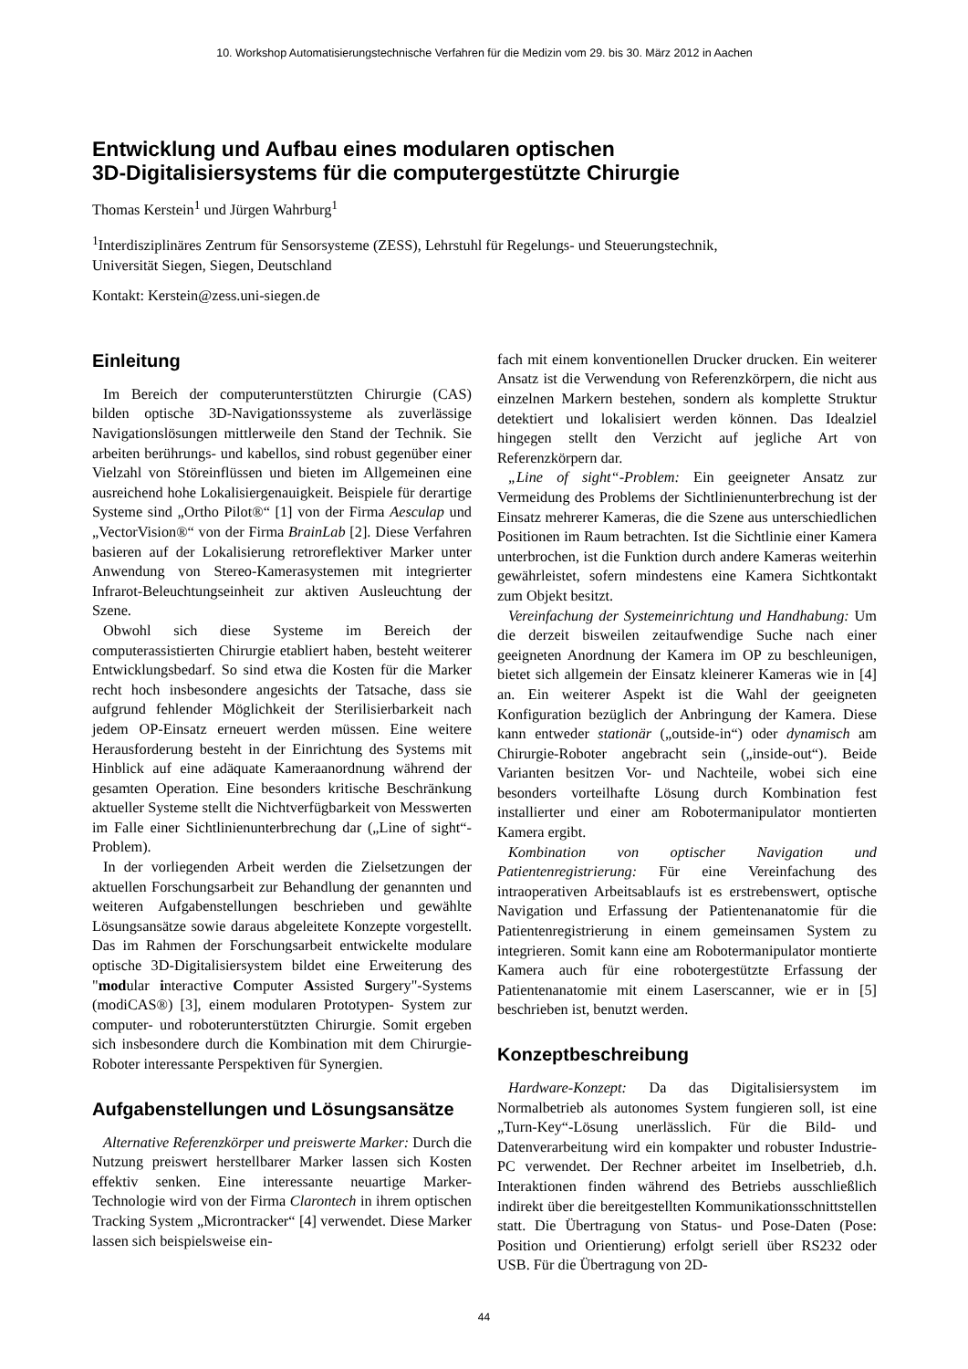10. Workshop Automatisierungstechnische Verfahren für die Medizin vom 29. bis 30. März 2012 in Aachen
Entwicklung und Aufbau eines modularen optischen
3D-Digitalisiersystems für die computergestützte Chirurgie
Thomas Kerstein<sup>1</sup> und Jürgen Wahrburg<sup>1</sup>
<sup>1</sup> Interdisziplinäres Zentrum für Sensorsysteme (ZESS), Lehrstuhl für Regelungs- und Steuerungstechnik,
Universität Siegen, Siegen, Deutschland
Kontakt: Kerstein@zess.uni-siegen.de
Einleitung
Im Bereich der computerunterstützten Chirurgie (CAS) bilden optische 3D-Navigationssysteme als zuverlässige Navigationslösungen mittlerweile den Stand der Technik. Sie arbeiten berührungs- und kabellos, sind robust gegenüber einer Vielzahl von Störeinflüssen und bieten im Allgemeinen eine ausreichend hohe Lokalisiergenauigkeit. Beispiele für derartige Systeme sind „Ortho Pilot®“ [1] von der Firma Aesculap und „VectorVision®“ von der Firma BrainLab [2]. Diese Verfahren basieren auf der Lokalisierung retroreflektiver Marker unter Anwendung von Stereo-Kamerasystemen mit integrierter Infrarot-Beleuchtungseinheit zur aktiven Ausleuchtung der Szene.
Obwohl sich diese Systeme im Bereich der computerassistierten Chirurgie etabliert haben, besteht weiterer Entwicklungsbedarf. So sind etwa die Kosten für die Marker recht hoch insbesondere angesichts der Tatsache, dass sie aufgrund fehlender Möglichkeit der Sterilisierbarkeit nach jedem OP-Einsatz erneuert werden müssen. Eine weitere Herausforderung besteht in der Einrichtung des Systems mit Hinblick auf eine adäquate Kameraanordnung während der gesamten Operation. Eine besonders kritische Beschränkung aktueller Systeme stellt die Nichtverfügbarkeit von Messwerten im Falle einer Sichtlinienunterbrechung dar („Line of sight“-Problem).
In der vorliegenden Arbeit werden die Zielsetzungen der aktuellen Forschungsarbeit zur Behandlung der genannten und weiteren Aufgabenstellungen beschrieben und gewählte Lösungsansätze sowie daraus abgeleitete Konzepte vorgestellt. Das im Rahmen der Forschungsarbeit entwickelte modulare optische 3D-Digitalisiersystem bildet eine Erweiterung des "modular interactive Computer Assisted Surgery"-Systems (modiCAS®) [3], einem modularen Prototypen- System zur computer- und roboterunterstützten Chirurgie. Somit ergeben sich insbesondere durch die Kombination mit dem Chirurgie-Roboter interessante Perspektiven für Synergien.
Aufgabenstellungen und Lösungsansätze
Alternative Referenzkörper und preiswerte Marker: Durch die Nutzung preiswert herstellbarer Marker lassen sich Kosten effektiv senken. Eine interessante neuartige Marker-Technologie wird von der Firma Clarontech in ihrem optischen Tracking System „Microntracker“ [4] verwendet. Diese Marker lassen sich beispielsweise ein-
fach mit einem konventionellen Drucker drucken. Ein weiterer Ansatz ist die Verwendung von Referenzkörpern, die nicht aus einzelnen Markern bestehen, sondern als komplette Struktur detektiert und lokalisiert werden können. Das Idealziel hingegen stellt den Verzicht auf jegliche Art von Referenzkörpern dar.
„Line of sight“-Problem: Ein geeigneter Ansatz zur Vermeidung des Problems der Sichtlinienunterbrechung ist der Einsatz mehrerer Kameras, die die Szene aus unterschiedlichen Positionen im Raum betrachten. Ist die Sichtlinie einer Kamera unterbrochen, ist die Funktion durch andere Kameras weiterhin gewährleistet, sofern mindestens eine Kamera Sichtkontakt zum Objekt besitzt.
Vereinfachung der Systemeinrichtung und Handhabung: Um die derzeit bisweilen zeitaufwendige Suche nach einer geeigneten Anordnung der Kamera im OP zu beschleunigen, bietet sich allgemein der Einsatz kleinerer Kameras wie in [4] an. Ein weiterer Aspekt ist die Wahl der geeigneten Konfiguration bezüglich der Anbringung der Kamera. Diese kann entweder stationär („outside-in“) oder dynamisch am Chirurgie-Roboter angebracht sein („inside-out“). Beide Varianten besitzen Vor- und Nachteile, wobei sich eine besonders vorteilhafte Lösung durch Kombination fest installierter und einer am Robotermanipulator montierten Kamera ergibt.
Kombination von optischer Navigation und Patientenregistrierung: Für eine Vereinfachung des intraoperativen Arbeitsablaufs ist es erstrebenswert, optische Navigation und Erfassung der Patientenanatomie für die Patientenregistrierung in einem gemeinsamen System zu integrieren. Somit kann eine am Robotermanipulator montierte Kamera auch für eine robotergestützte Erfassung der Patientenanatomie mit einem Laserscanner, wie er in [5] beschrieben ist, benutzt werden.
Konzeptbeschreibung
Hardware-Konzept: Da das Digitalisiersystem im Normalbetrieb als autonomes System fungieren soll, ist eine „Turn-Key“-Lösung unerlässlich. Für die Bild- und Datenverarbeitung wird ein kompakter und robuster Industrie-PC verwendet. Der Rechner arbeitet im Inselbetrieb, d.h. Interaktionen finden während des Betriebs ausschließlich indirekt über die bereitgestellten Kommunikationsschnittstellen statt. Die Übertragung von Status- und Pose-Daten (Pose: Position und Orientierung) erfolgt seriell über RS232 oder USB. Für die Übertragung von 2D-
44